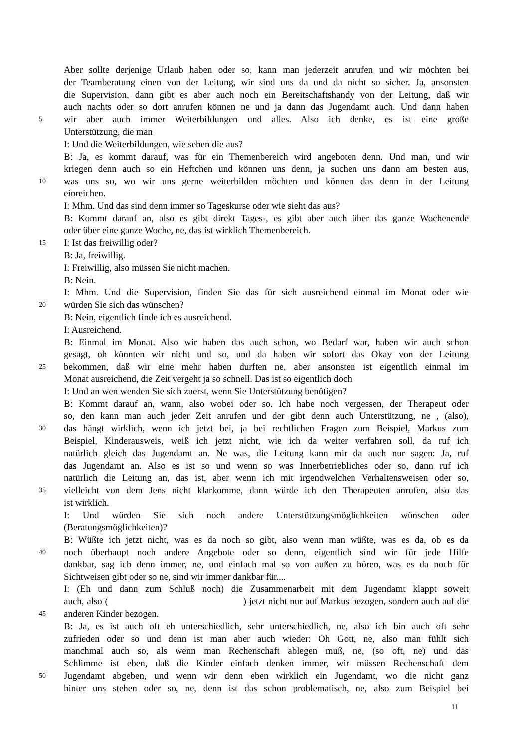Aber sollte derjenige Urlaub haben oder so, kann man jederzeit anrufen und wir möchten bei
der Teamberatung einen von der Leitung, wir sind uns da und da nicht so sicher. Ja, ansonsten
die Supervision, dann gibt es aber auch noch ein Bereitschaftshandy von der Leitung, daß wir
auch nachts oder so dort anrufen können ne und ja dann das Jugendamt auch. Und dann haben
5 wir aber auch immer Weiterbildungen und alles. Also ich denke, es ist eine große
Unterstützung, die man
I: Und die Weiterbildungen, wie sehen die aus?
B: Ja, es kommt darauf, was für ein Themenbereich wird angeboten denn. Und man, und wir
kriegen denn auch so ein Heftchen und können uns denn, ja suchen uns dann am besten aus,
10 was uns so, wo wir uns gerne weiterbilden möchten und können das denn in der Leitung
einreichen.
I: Mhm. Und das sind denn immer so Tageskurse oder wie sieht das aus?
B: Kommt darauf an, also es gibt direkt Tages-, es gibt aber auch über das ganze Wochenende
oder über eine ganze Woche, ne, das ist wirklich Themenbereich.
15 I: Ist das freiwillig oder?
B: Ja, freiwillig.
I: Freiwillig, also müssen Sie nicht machen.
B: Nein.
I: Mhm. Und die Supervision, finden Sie das für sich ausreichend einmal im Monat oder wie
20 würden Sie sich das wünschen?
B: Nein, eigentlich finde ich es ausreichend.
I: Ausreichend.
B: Einmal im Monat. Also wir haben das auch schon, wo Bedarf war, haben wir auch schon
gesagt, oh könnten wir nicht und so, und da haben wir sofort das Okay von der Leitung
25 bekommen, daß wir eine mehr haben durften ne, aber ansonsten ist eigentlich einmal im
Monat ausreichend, die Zeit vergeht ja so schnell. Das ist so eigentlich doch
I: Und an wen wenden Sie sich zuerst, wenn Sie Unterstützung benötigen?
B: Kommt darauf an, wann, also wobei oder so. Ich habe noch vergessen, der Therapeut oder
so, den kann man auch jeder Zeit anrufen und der gibt denn auch Unterstützung, ne , (also),
30 das hängt wirklich, wenn ich jetzt bei, ja bei rechtlichen Fragen zum Beispiel, Markus zum
Beispiel, Kinderausweis, weiß ich jetzt nicht, wie ich da weiter verfahren soll, da ruf ich
natürlich gleich das Jugendamt an. Ne was, die Leitung kann mir da auch nur sagen: Ja, ruf
das Jugendamt an. Also es ist so und wenn so was Innerbetriebliches oder so, dann ruf ich
natürlich die Leitung an, das ist, aber wenn ich mit irgendwelchen Verhaltensweisen oder so,
35 vielleicht von dem Jens nicht klarkomme, dann würde ich den Therapeuten anrufen, also das
ist wirklich.
I: Und würden Sie sich noch andere Unterstützungsmöglichkeiten wünschen oder
(Beratungsmöglichkeiten)?
B: Wüßte ich jetzt nicht, was es da noch so gibt, also wenn man wüßte, was es da, ob es da
40 noch überhaupt noch andere Angebote oder so denn, eigentlich sind wir für jede Hilfe
dankbar, sag ich denn immer, ne, und einfach mal so von außen zu hören, was es da noch für
Sichtweisen gibt oder so ne, sind wir immer dankbar für....
I: (Eh und dann zum Schluß noch) die Zusammenarbeit mit dem Jugendamt klappt soweit
auch, also ( ) jetzt nicht nur auf Markus bezogen, sondern auch auf die
45 anderen Kinder bezogen.
B: Ja, es ist auch oft eh unterschiedlich, sehr unterschiedlich, ne, also ich bin auch oft sehr
zufrieden oder so und denn ist man aber auch wieder: Oh Gott, ne, also man fühlt sich
manchmal auch so, als wenn man Rechenschaft ablegen muß, ne, (so oft, ne) und das
Schlimme ist eben, daß die Kinder einfach denken immer, wir müssen Rechenschaft dem
50 Jugendamt abgeben, und wenn wir denn eben wirklich ein Jugendamt, wo die nicht ganz
hinter uns stehen oder so, ne, denn ist das schon problematisch, ne, also zum Beispiel bei
11